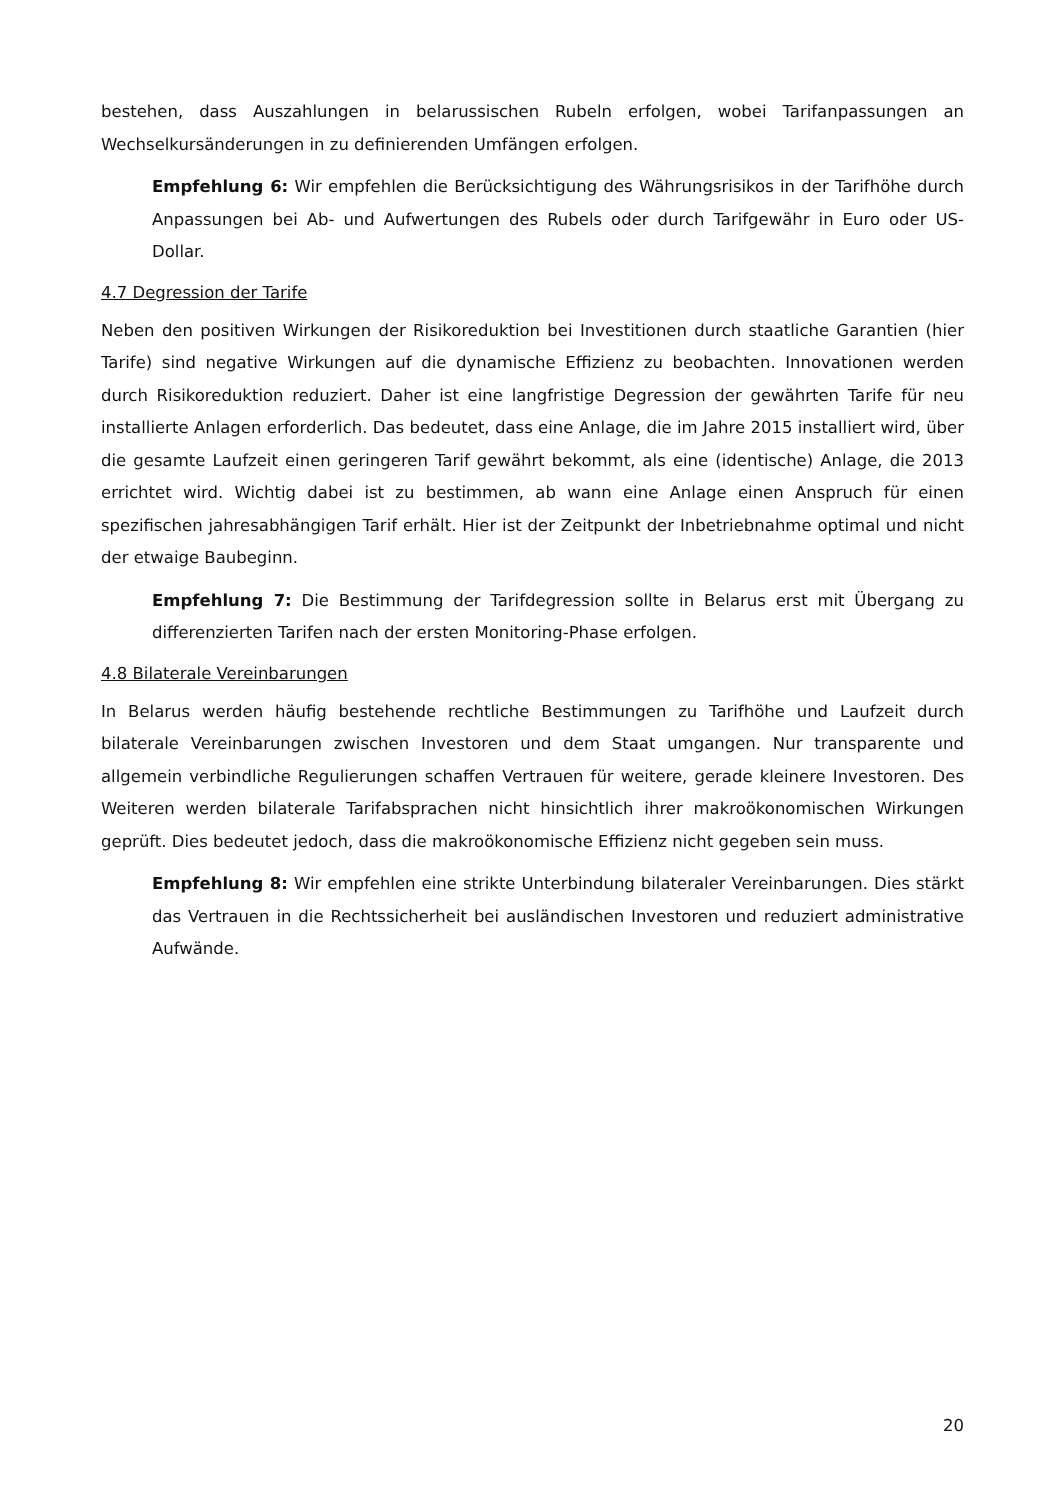bestehen, dass Auszahlungen in belarussischen Rubeln erfolgen, wobei Tarifanpassungen an Wechselkursänderungen in zu definierenden Umfängen erfolgen.
Empfehlung 6: Wir empfehlen die Berücksichtigung des Währungsrisikos in der Tarifhöhe durch Anpassungen bei Ab- und Aufwertungen des Rubels oder durch Tarifgewähr in Euro oder US-Dollar.
4.7 Degression der Tarife
Neben den positiven Wirkungen der Risikoreduktion bei Investitionen durch staatliche Garantien (hier Tarife) sind negative Wirkungen auf die dynamische Effizienz zu beobachten. Innovationen werden durch Risikoreduktion reduziert. Daher ist eine langfristige Degression der gewährten Tarife für neu installierte Anlagen erforderlich. Das bedeutet, dass eine Anlage, die im Jahre 2015 installiert wird, über die gesamte Laufzeit einen geringeren Tarif gewährt bekommt, als eine (identische) Anlage, die 2013 errichtet wird. Wichtig dabei ist zu bestimmen, ab wann eine Anlage einen Anspruch für einen spezifischen jahresabhängigen Tarif erhält. Hier ist der Zeitpunkt der Inbetriebnahme optimal und nicht der etwaige Baubeginn.
Empfehlung 7: Die Bestimmung der Tarifdegression sollte in Belarus erst mit Übergang zu differenzierten Tarifen nach der ersten Monitoring-Phase erfolgen.
4.8 Bilaterale Vereinbarungen
In Belarus werden häufig bestehende rechtliche Bestimmungen zu Tarifhöhe und Laufzeit durch bilaterale Vereinbarungen zwischen Investoren und dem Staat umgangen. Nur transparente und allgemein verbindliche Regulierungen schaffen Vertrauen für weitere, gerade kleinere Investoren. Des Weiteren werden bilaterale Tarifabsprachen nicht hinsichtlich ihrer makroökonomischen Wirkungen geprüft. Dies bedeutet jedoch, dass die makroökonomische Effizienz nicht gegeben sein muss.
Empfehlung 8: Wir empfehlen eine strikte Unterbindung bilateraler Vereinbarungen. Dies stärkt das Vertrauen in die Rechtssicherheit bei ausländischen Investoren und reduziert administrative Aufwände.
20